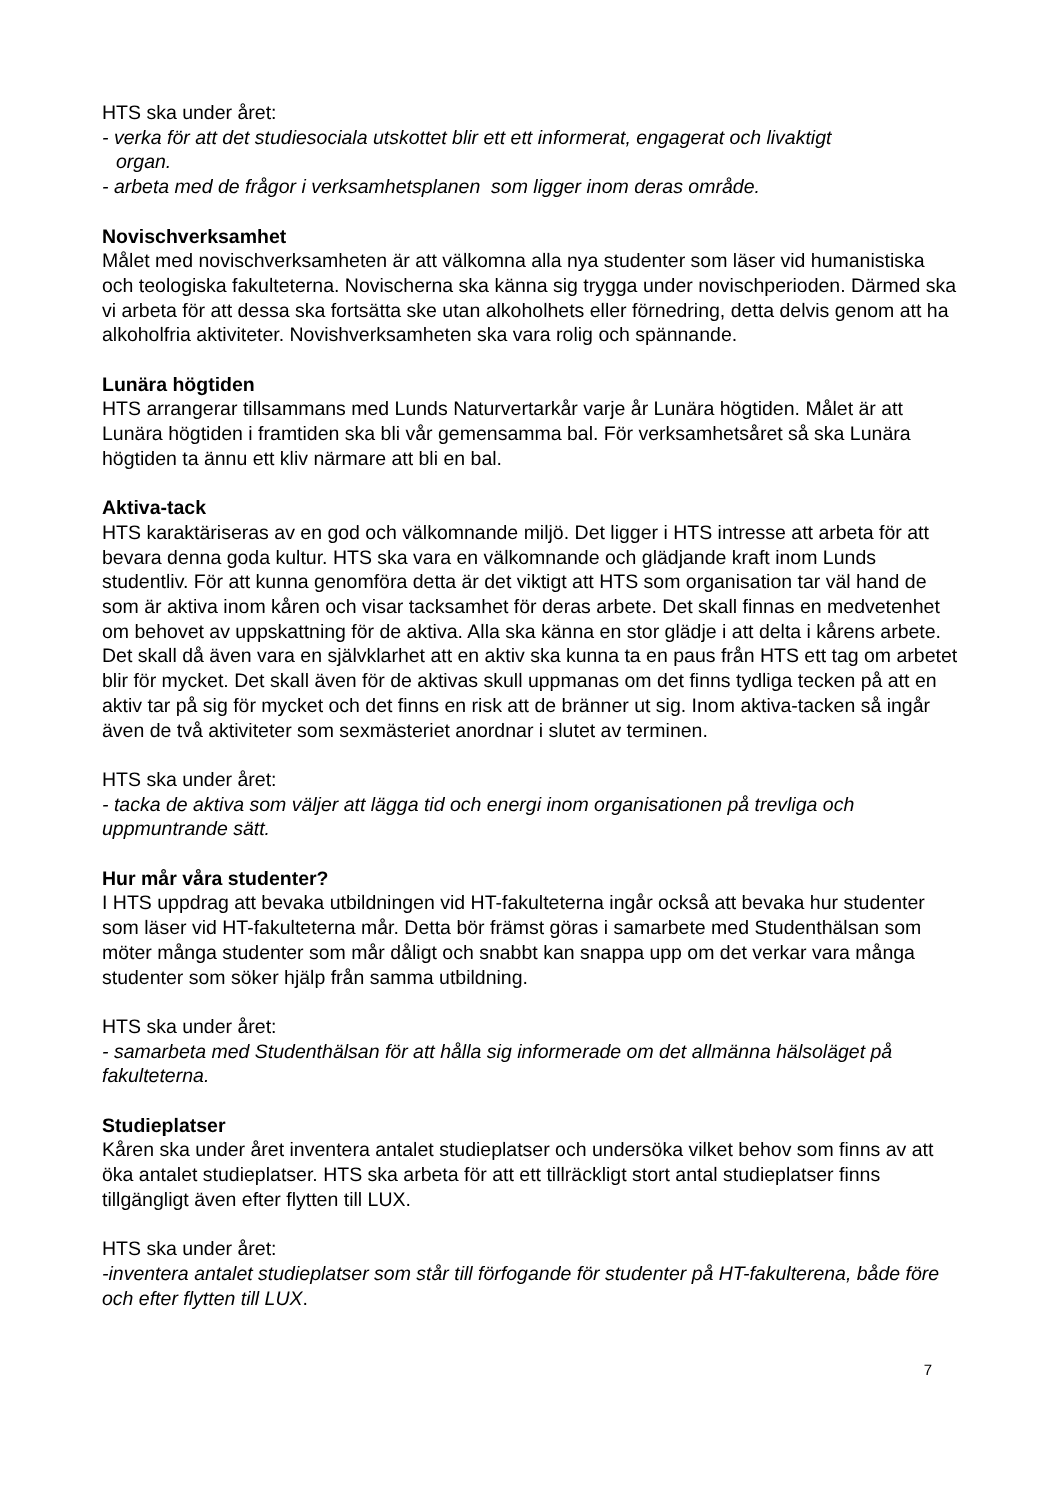HTS ska under året:
- verka för att det studiesociala utskottet blir ett ett informerat, engagerat och livaktigt
organ.
- arbeta med de frågor i verksamhetsplanen som ligger inom deras område.
Novischverksamhet
Målet med novischverksamheten är att välkomna alla nya studenter som läser vid humanistiska och teologiska fakulteterna. Novischerna ska känna sig trygga under novischperioden. Därmed ska vi arbeta för att dessa ska fortsätta ske utan alkoholhets eller förnedring, detta delvis genom att ha alkoholfria aktiviteter. Novishverksamheten ska vara rolig och spännande.
Lunära högtiden
HTS arrangerar tillsammans med Lunds Naturvertarkår varje år Lunära högtiden. Målet är att Lunära högtiden i framtiden ska bli vår gemensamma bal. För verksamhetsåret så ska Lunära högtiden ta ännu ett kliv närmare att bli en bal.
Aktiva-tack
HTS karaktäriseras av en god och välkomnande miljö. Det ligger i HTS intresse att arbeta för att bevara denna goda kultur. HTS ska vara en välkomnande och glädjande kraft inom Lunds studentliv. För att kunna genomföra detta är det viktigt att HTS som organisation tar väl hand de som är aktiva inom kåren och visar tacksamhet för deras arbete. Det skall finnas en medvetenhet om behovet av uppskattning för de aktiva. Alla ska känna en stor glädje i att delta i kårens arbete. Det skall då även vara en självklarhet att en aktiv ska kunna ta en paus från HTS ett tag om arbetet blir för mycket. Det skall även för de aktivas skull uppmanas om det finns tydliga tecken på att en aktiv tar på sig för mycket och det finns en risk att de bränner ut sig. Inom aktiva-tacken så ingår även de två aktiviteter som sexmästeriet anordnar i slutet av terminen.
HTS ska under året:
- tacka de aktiva som väljer att lägga tid och energi inom organisationen på trevliga och uppmuntrande sätt.
Hur mår våra studenter?
I HTS uppdrag att bevaka utbildningen vid HT-fakulteterna ingår också att bevaka hur studenter som läser vid HT-fakulteterna mår. Detta bör främst göras i samarbete med Studenthälsan som möter många studenter som mår dåligt och snabbt kan snappa upp om det verkar vara många studenter som söker hjälp från samma utbildning.
HTS ska under året:
- samarbeta med Studenthälsan för att hålla sig informerade om det allmänna hälsoläget på fakulteterna.
Studieplatser
Kåren ska under året inventera antalet studieplatser och undersöka vilket behov som finns av att öka antalet studieplatser. HTS ska arbeta för att ett tillräckligt stort antal studieplatser finns tillgängligt även efter flytten till LUX.
HTS ska under året:
-inventera antalet studieplatser som står till förfogande för studenter på HT-fakulterena, både före och efter flytten till LUX.
7